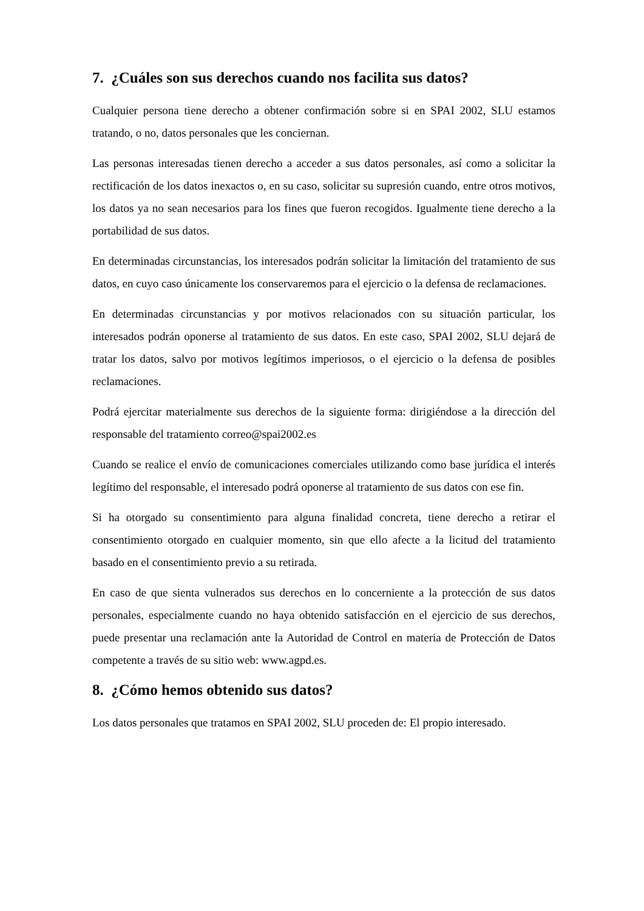7. ¿Cuáles son sus derechos cuando nos facilita sus datos?
Cualquier persona tiene derecho a obtener confirmación sobre si en SPAI 2002, SLU estamos tratando, o no, datos personales que les conciernan.
Las personas interesadas tienen derecho a acceder a sus datos personales, así como a solicitar la rectificación de los datos inexactos o, en su caso, solicitar su supresión cuando, entre otros motivos, los datos ya no sean necesarios para los fines que fueron recogidos. Igualmente tiene derecho a la portabilidad de sus datos.
En determinadas circunstancias, los interesados podrán solicitar la limitación del tratamiento de sus datos, en cuyo caso únicamente los conservaremos para el ejercicio o la defensa de reclamaciones.
En determinadas circunstancias y por motivos relacionados con su situación particular, los interesados podrán oponerse al tratamiento de sus datos. En este caso, SPAI 2002, SLU dejará de tratar los datos, salvo por motivos legítimos imperiosos, o el ejercicio o la defensa de posibles reclamaciones.
Podrá ejercitar materialmente sus derechos de la siguiente forma: dirigiéndose a la dirección del responsable del tratamiento correo@spai2002.es
Cuando se realice el envío de comunicaciones comerciales utilizando como base jurídica el interés legítimo del responsable, el interesado podrá oponerse al tratamiento de sus datos con ese fin.
Si ha otorgado su consentimiento para alguna finalidad concreta, tiene derecho a retirar el consentimiento otorgado en cualquier momento, sin que ello afecte a la licitud del tratamiento basado en el consentimiento previo a su retirada.
En caso de que sienta vulnerados sus derechos en lo concerniente a la protección de sus datos personales, especialmente cuando no haya obtenido satisfacción en el ejercicio de sus derechos, puede presentar una reclamación ante la Autoridad de Control en materia de Protección de Datos competente a través de su sitio web: www.agpd.es.
8. ¿Cómo hemos obtenido sus datos?
Los datos personales que tratamos en SPAI 2002, SLU proceden de: El propio interesado.